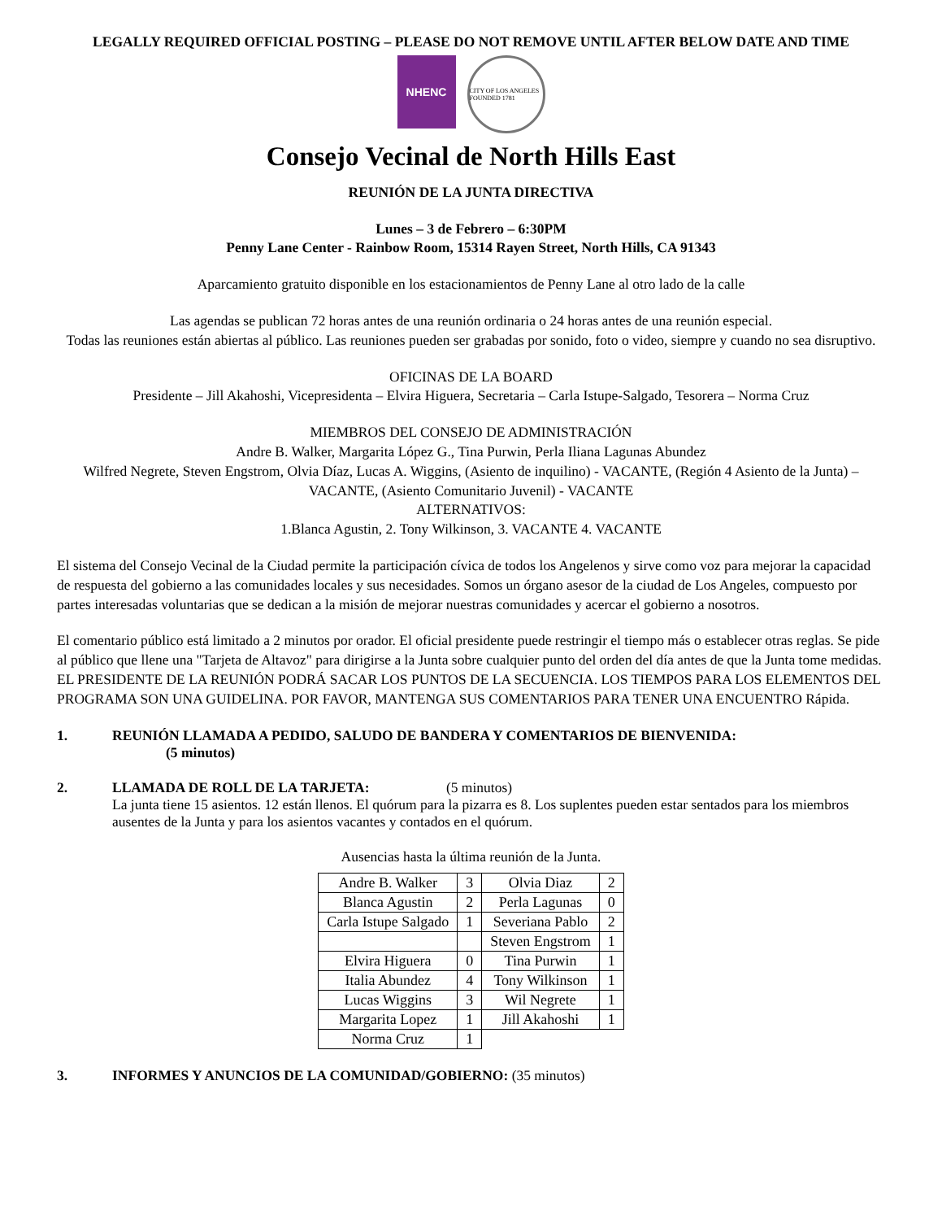LEGALLY REQUIRED OFFICIAL POSTING – PLEASE DO NOT REMOVE UNTIL AFTER BELOW DATE AND TIME
NHENC
CITY OF LOS ANGELES FOUNDED 1781
Consejo Vecinal de North Hills East
REUNIÓN DE LA JUNTA DIRECTIVA
Lunes – 3 de Febrero – 6:30PM
Penny Lane Center - Rainbow Room, 15314 Rayen Street, North Hills, CA 91343
Aparcamiento gratuito disponible en los estacionamientos de Penny Lane al otro lado de la calle
Las agendas se publican 72 horas antes de una reunión ordinaria o 24 horas antes de una reunión especial.
Todas las reuniones están abiertas al público. Las reuniones pueden ser grabadas por sonido, foto o video, siempre y cuando no sea disruptivo.
OFICINAS DE LA BOARD
Presidente – Jill Akahoshi, Vicepresidenta – Elvira Higuera, Secretaria – Carla Istupe-Salgado, Tesorera – Norma Cruz
MIEMBROS DEL CONSEJO DE ADMINISTRACIÓN
Andre B. Walker, Margarita López G., Tina Purwin, Perla Iliana Lagunas Abundez
Wilfred Negrete, Steven Engstrom, Olvia Díaz, Lucas A. Wiggins, (Asiento de inquilino) - VACANTE, (Región 4 Asiento de la Junta) – VACANTE, (Asiento Comunitario Juvenil) - VACANTE
ALTERNATIVOS:
1.Blanca Agustin, 2. Tony Wilkinson, 3. VACANTE 4. VACANTE
El sistema del Consejo Vecinal de la Ciudad permite la participación cívica de todos los Angelenos y sirve como voz para mejorar la capacidad de respuesta del gobierno a las comunidades locales y sus necesidades. Somos un órgano asesor de la ciudad de Los Angeles, compuesto por partes interesadas voluntarias que se dedican a la misión de mejorar nuestras comunidades y acercar el gobierno a nosotros.
El comentario público está limitado a 2 minutos por orador. El oficial presidente puede restringir el tiempo más o establecer otras reglas. Se pide al público que llene una "Tarjeta de Altavoz" para dirigirse a la Junta sobre cualquier punto del orden del día antes de que la Junta tome medidas. EL PRESIDENTE DE LA REUNIÓN PODRÁ SACAR LOS PUNTOS DE LA SECUENCIA. LOS TIEMPOS PARA LOS ELEMENTOS DEL PROGRAMA SON UNA GUIDELINA. POR FAVOR, MANTENGA SUS COMENTARIOS PARA TENER UNA ENCUENTRO Rápida.
1. REUNIÓN LLAMADA A PEDIDO, SALUDO DE BANDERA Y COMENTARIOS DE BIENVENIDA:
(5 minutos)
2. LLAMADA DE ROLL DE LA TARJETA: (5 minutos)
La junta tiene 15 asientos. 12 están llenos. El quórum para la pizarra es 8. Los suplentes pueden estar sentados para los miembros ausentes de la Junta y para los asientos vacantes y contados en el quórum.
Ausencias hasta la última reunión de la Junta.
| Andre B. Walker | 3 | Olvia Diaz | 2 |
| Blanca Agustin | 2 | Perla Lagunas | 0 |
| Carla Istupe Salgado | 1 | Severiana Pablo | 2 |
| | | Steven Engstrom | 1 |
| Elvira Higuera | 0 | Tina Purwin | 1 |
| Italia Abundez | 4 | Tony Wilkinson | 1 |
| Lucas Wiggins | 3 | Wil Negrete | 1 |
| Margarita Lopez | 1 | Jill Akahoshi | 1 |
| Norma Cruz | 1 | | |
3. INFORMES Y ANUNCIOS DE LA COMUNIDAD/GOBIERNO: (35 minutos)